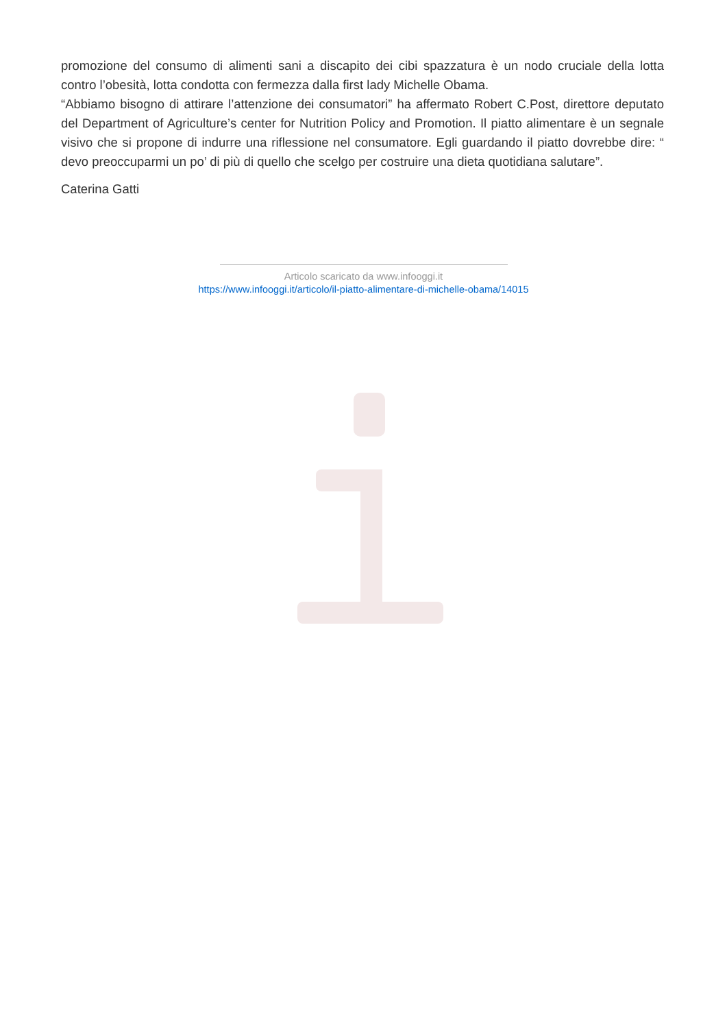promozione del consumo di alimenti sani a discapito dei cibi spazzatura è un nodo cruciale della lotta contro l’obesità, lotta condotta con fermezza dalla first lady Michelle Obama.
“Abbiamo bisogno di attirare l’attenzione dei consumatori” ha affermato Robert C.Post, direttore deputato del Department of Agriculture’s center for Nutrition Policy and Promotion. Il piatto alimentare è un segnale visivo che si propone di indurre una riflessione nel consumatore. Egli guardando il piatto dovrebbe dire: “ devo preoccuparmi un po’ di più di quello che scelgo per costruire una dieta quotidiana salutare”.
Caterina Gatti
Articolo scaricato da www.infooggi.it
https://www.infooggi.it/articolo/il-piatto-alimentare-di-michelle-obama/14015